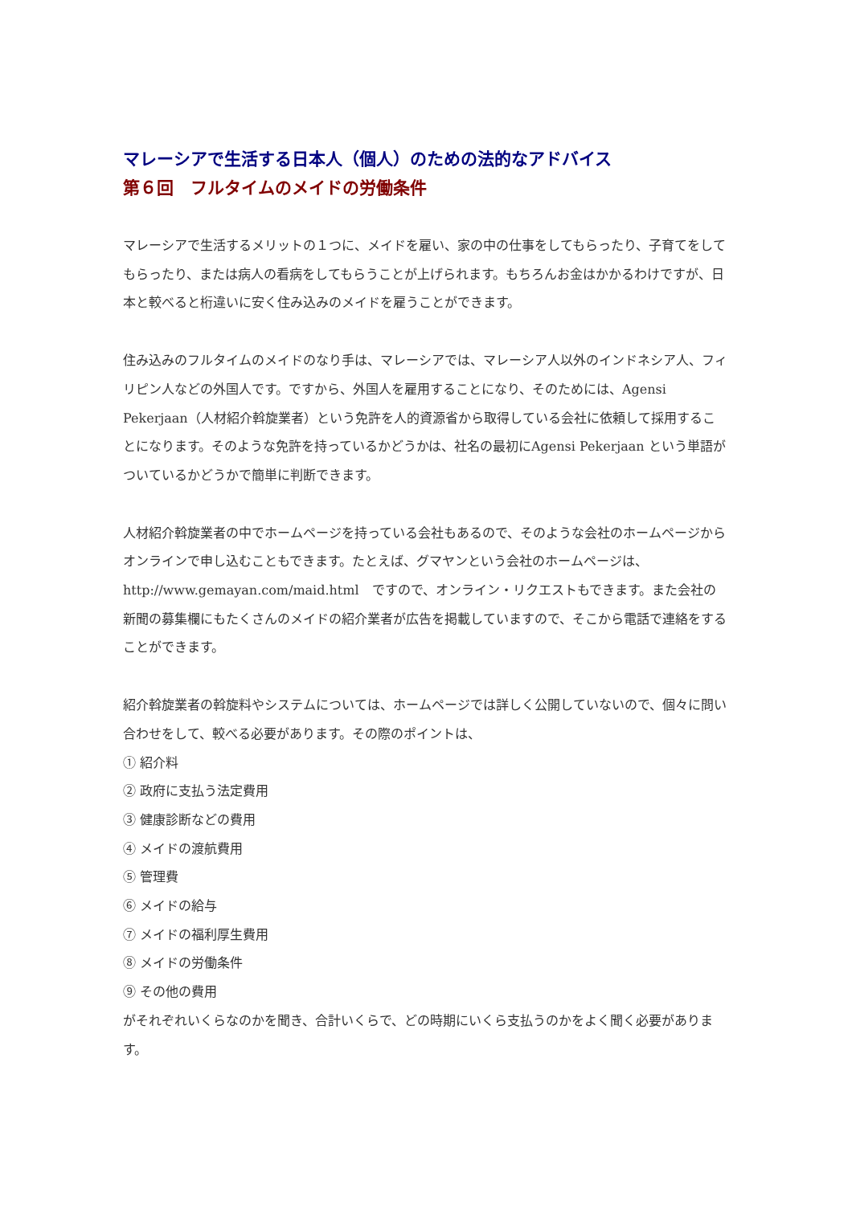マレーシアで生活する日本人（個人）のための法的なアドバイス
第６回　フルタイムのメイドの労働条件
マレーシアで生活するメリットの１つに、メイドを雇い、家の中の仕事をしてもらったり、子育てをしてもらったり、または病人の看病をしてもらうことが上げられます。もちろんお金はかかるわけですが、日本と較べると桁違いに安く住み込みのメイドを雇うことができます。
住み込みのフルタイムのメイドのなり手は、マレーシアでは、マレーシア人以外のインドネシア人、フィリピン人などの外国人です。ですから、外国人を雇用することになり、そのためには、Agensi Pekerjaan（人材紹介斡旋業者）という免許を人的資源省から取得している会社に依頼して採用することになります。そのような免許を持っているかどうかは、社名の最初にAgensi Pekerjaan という単語がついているかどうかで簡単に判断できます。
人材紹介斡旋業者の中でホームページを持っている会社もあるので、そのような会社のホームページからオンラインで申し込むこともできます。たとえば、グマヤンという会社のホームページは、http://www.gemayan.com/maid.html　ですので、オンライン・リクエストもできます。また会社の新聞の募集欄にもたくさんのメイドの紹介業者が広告を掲載していますので、そこから電話で連絡をすることができます。
紹介斡旋業者の斡旋料やシステムについては、ホームページでは詳しく公開していないので、個々に問い合わせをして、較べる必要があります。その際のポイントは、
① 紹介料
② 政府に支払う法定費用
③ 健康診断などの費用
④ メイドの渡航費用
⑤ 管理費
⑥ メイドの給与
⑦ メイドの福利厚生費用
⑧ メイドの労働条件
⑨ その他の費用
がそれぞれいくらなのかを聞き、合計いくらで、どの時期にいくら支払うのかをよく聞く必要があります。